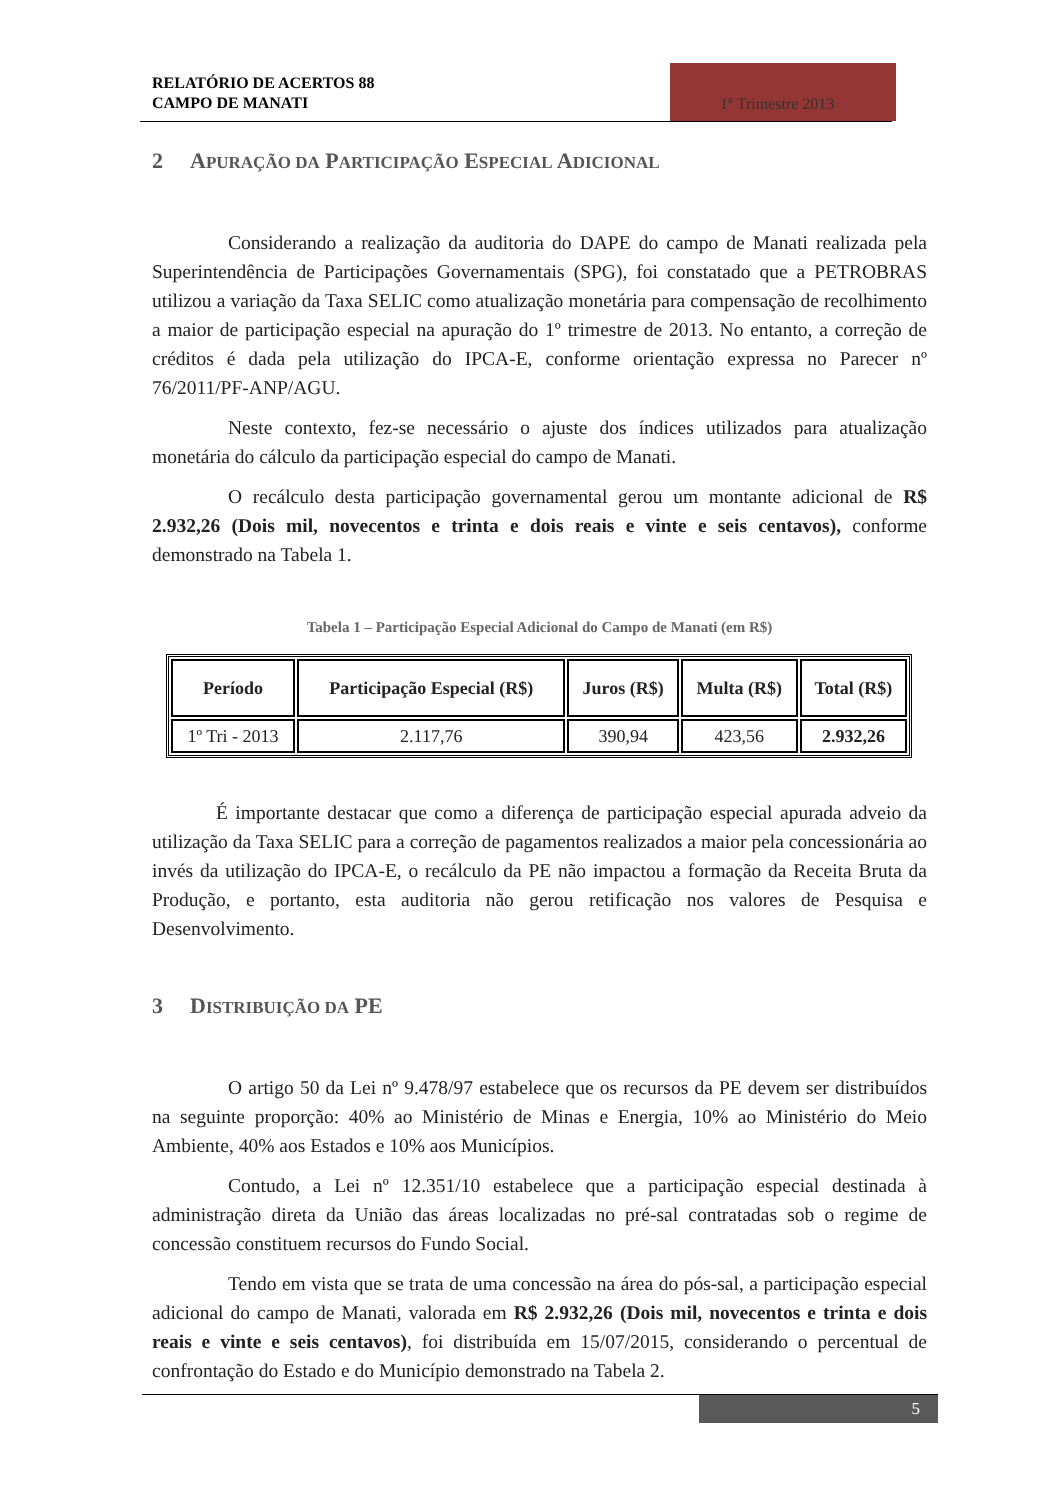RELATÓRIO DE ACERTOS 88
CAMPO DE MANATI
1º Trimestre 2013
2 APURAÇÃO DA PARTICIPAÇÃO ESPECIAL ADICIONAL
Considerando a realização da auditoria do DAPE do campo de Manati realizada pela Superintendência de Participações Governamentais (SPG), foi constatado que a PETROBRAS utilizou a variação da Taxa SELIC como atualização monetária para compensação de recolhimento a maior de participação especial na apuração do 1º trimestre de 2013. No entanto, a correção de créditos é dada pela utilização do IPCA-E, conforme orientação expressa no Parecer nº 76/2011/PF-ANP/AGU.
Neste contexto, fez-se necessário o ajuste dos índices utilizados para atualização monetária do cálculo da participação especial do campo de Manati.
O recálculo desta participação governamental gerou um montante adicional de R$ 2.932,26 (Dois mil, novecentos e trinta e dois reais e vinte e seis centavos), conforme demonstrado na Tabela 1.
Tabela 1 – Participação Especial Adicional do Campo de Manati (em R$)
| Período | Participação Especial (R$) | Juros (R$) | Multa (R$) | Total (R$) |
| --- | --- | --- | --- | --- |
| 1º Tri - 2013 | 2.117,76 | 390,94 | 423,56 | 2.932,26 |
É importante destacar que como a diferença de participação especial apurada adveio da utilização da Taxa SELIC para a correção de pagamentos realizados a maior pela concessionária ao invés da utilização do IPCA-E, o recálculo da PE não impactou a formação da Receita Bruta da Produção, e portanto, esta auditoria não gerou retificação nos valores de Pesquisa e Desenvolvimento.
3 DISTRIBUIÇÃO DA PE
O artigo 50 da Lei nº 9.478/97 estabelece que os recursos da PE devem ser distribuídos na seguinte proporção: 40% ao Ministério de Minas e Energia, 10% ao Ministério do Meio Ambiente, 40% aos Estados e 10% aos Municípios.
Contudo, a Lei nº 12.351/10 estabelece que a participação especial destinada à administração direta da União das áreas localizadas no pré-sal contratadas sob o regime de concessão constituem recursos do Fundo Social.
Tendo em vista que se trata de uma concessão na área do pós-sal, a participação especial adicional do campo de Manati, valorada em R$ 2.932,26 (Dois mil, novecentos e trinta e dois reais e vinte e seis centavos), foi distribuída em 15/07/2015, considerando o percentual de confrontação do Estado e do Município demonstrado na Tabela 2.
5